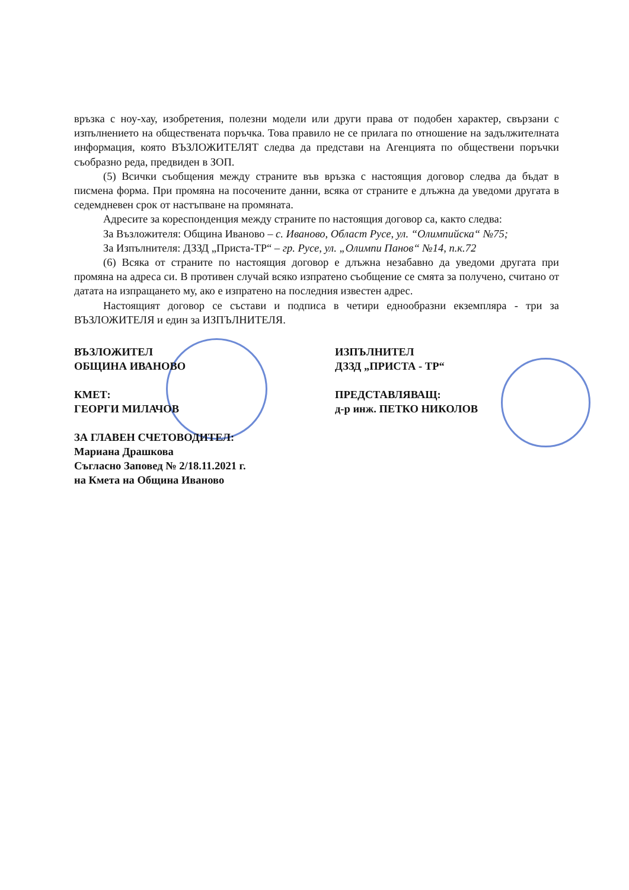връзка с ноу-хау, изобретения, полезни модели или други права от подобен характер, свързани с изпълнението на обществената поръчка. Това правило не се прилага по отношение на задължителната информация, която ВЪЗЛОЖИТЕЛЯТ следва да представи на Агенцията по обществени поръчки съобразно реда, предвиден в ЗОП.
(5) Всички съобщения между страните във връзка с настоящия договор следва да бъдат в писмена форма. При промяна на посочените данни, всяка от страните е длъжна да уведоми другата в седемдневен срок от настъпване на промяната.
Адресите за кореспонденция между страните по настоящия договор са, както следва:
За Възложителя: Община Иваново – с. Иваново, Област Русе, ул. “Олимпийска“ №75;
За Изпълнителя: ДЗЗД „Приста-ТР“ – гр. Русе, ул. „Олимпи Панов“ №14, п.к.72
(6) Всяка от страните по настоящия договор е длъжна незабавно да уведоми другата при промяна на адреса си. В противен случай всяко изпратено съобщение се смята за получено, считано от датата на изпращането му, ако е изпратено на последния известен адрес.
Настоящият договор се състави и подписа в четири еднообразни екземпляра - три за ВЪЗЛОЖИТЕЛЯ и един за ИЗПЪЛНИТЕЛЯ.
ВЪЗЛОЖИТЕЛ
ОБЩИНА ИВАНОВО
КМЕТ:
ГЕОРГИ МИЛАЧОВ
ЗА ГЛАВЕН СЧЕТОВОДИТЕЛ:
Мариана Драшкова
Съгласно Заповед № 2/18.11.2021 г.
на Кмета на Община Иваново
ИЗПЪЛНИТЕЛ
ДЗЗД „ПРИСТА - ТР“
ПРЕДСТАВЛЯВАЩ:
д-р инж. ПЕТКО НИКОЛОВ